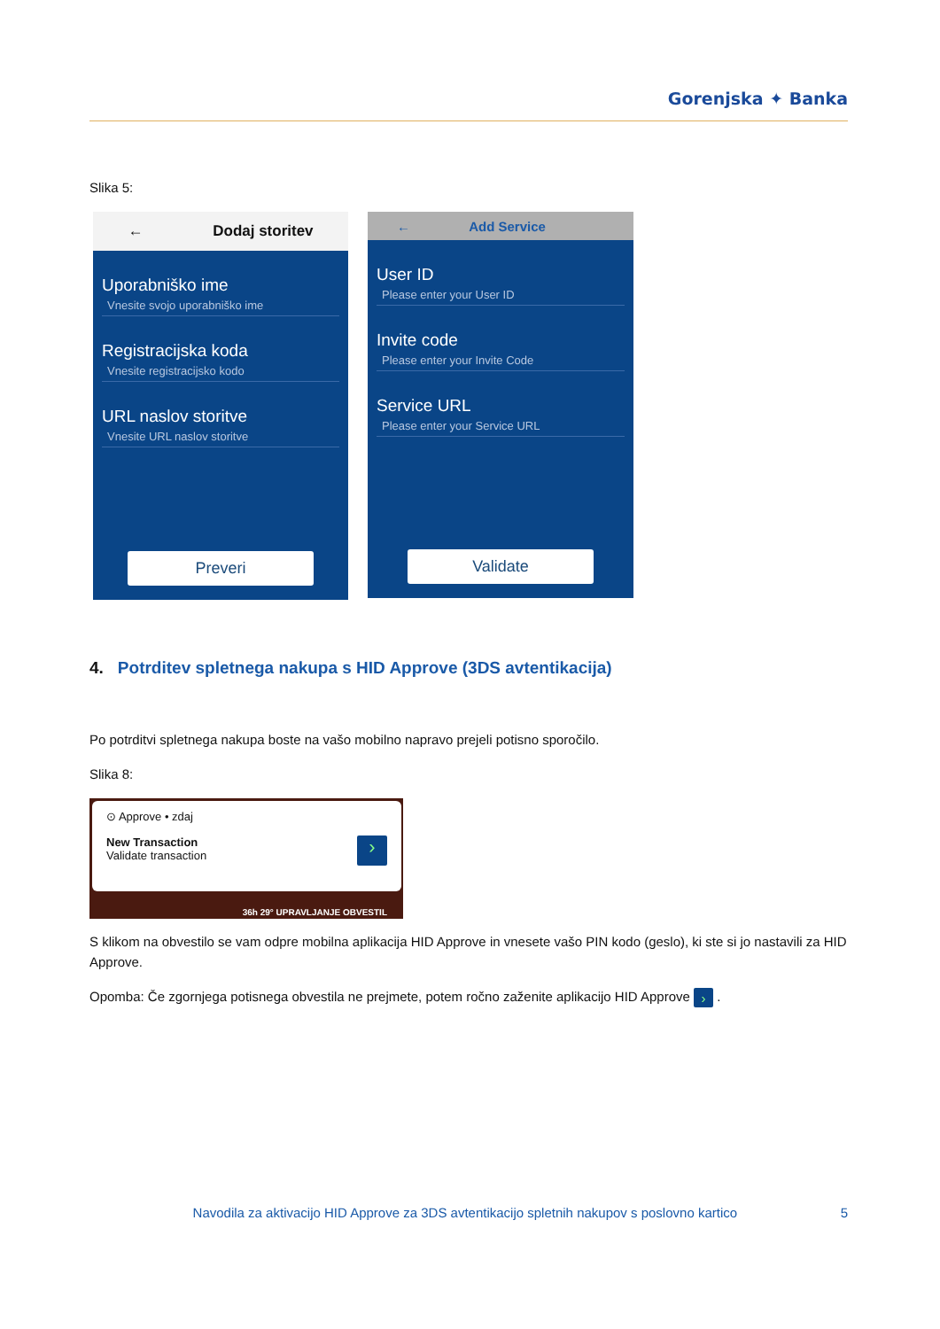Gorenjska ✦ Banka
Slika 5:
← Dodaj storitev
Uporabniško ime
Vnesite svojo uporabniško ime
Registracijska koda
Vnesite registracijsko kodo
URL naslov storitve
Vnesite URL naslov storitve
Preveri
← Add Service
User ID
Please enter your User ID
Invite code
Please enter your Invite Code
Service URL
Please enter your Service URL
Validate
4. Potrditev spletnega nakupa s HID Approve (3DS avtentikacija)
Po potrditvi spletnega nakupa boste na vašo mobilno napravo prejeli potisno sporočilo.
Slika 8:
⊙ Approve • zdaj
New Transaction
Validate transaction
›
36h 29° UPRAVLJANJE OBVESTIL
S klikom na obvestilo se vam odpre mobilna aplikacija HID Approve in vnesete vašo PIN kodo (geslo), ki ste si jo nastavili za HID Approve.
Opomba: Če zgornjega potisnega obvestila ne prejmete, potem ročno zaženite aplikacijo HID Approve › .
Navodila za aktivacijo HID Approve za 3DS avtentikacijo spletnih nakupov s poslovno kartico 5